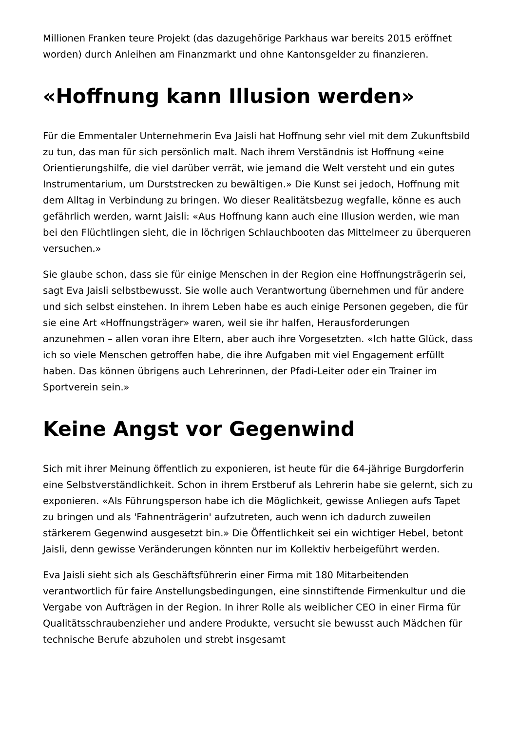Millionen Franken teure Projekt (das dazugehörige Parkhaus war bereits 2015 eröffnet worden) durch Anleihen am Finanzmarkt und ohne Kantonsgelder zu finanzieren.
«Hoffnung kann Illusion werden»
Für die Emmentaler Unternehmerin Eva Jaisli hat Hoffnung sehr viel mit dem Zukunftsbild zu tun, das man für sich persönlich malt. Nach ihrem Verständnis ist Hoffnung «eine Orientierungshilfe, die viel darüber verrät, wie jemand die Welt versteht und ein gutes Instrumentarium, um Durststrecken zu bewältigen.» Die Kunst sei jedoch, Hoffnung mit dem Alltag in Verbindung zu bringen. Wo dieser Realitätsbezug wegfalle, könne es auch gefährlich werden, warnt Jaisli: «Aus Hoffnung kann auch eine Illusion werden, wie man bei den Flüchtlingen sieht, die in löchrigen Schlauchbooten das Mittelmeer zu überqueren versuchen.»
Sie glaube schon, dass sie für einige Menschen in der Region eine Hoffnungsträgerin sei, sagt Eva Jaisli selbstbewusst. Sie wolle auch Verantwortung übernehmen und für andere und sich selbst einstehen. In ihrem Leben habe es auch einige Personen gegeben, die für sie eine Art «Hoffnungsträger» waren, weil sie ihr halfen, Herausforderungen anzunehmen – allen voran ihre Eltern, aber auch ihre Vorgesetzten. «Ich hatte Glück, dass ich so viele Menschen getroffen habe, die ihre Aufgaben mit viel Engagement erfüllt haben. Das können übrigens auch Lehrerinnen, der Pfadi-Leiter oder ein Trainer im Sportverein sein.»
Keine Angst vor Gegenwind
Sich mit ihrer Meinung öffentlich zu exponieren, ist heute für die 64-jährige Burgdorferin eine Selbstverständlichkeit. Schon in ihrem Erstberuf als Lehrerin habe sie gelernt, sich zu exponieren. «Als Führungsperson habe ich die Möglichkeit, gewisse Anliegen aufs Tapet zu bringen und als 'Fahnenträgerin' aufzutreten, auch wenn ich dadurch zuweilen stärkerem Gegenwind ausgesetzt bin.» Die Öffentlichkeit sei ein wichtiger Hebel, betont Jaisli, denn gewisse Veränderungen könnten nur im Kollektiv herbeigeführt werden.
Eva Jaisli sieht sich als Geschäftsführerin einer Firma mit 180 Mitarbeitenden verantwortlich für faire Anstellungsbedingungen, eine sinnstiftende Firmenkultur und die Vergabe von Aufträgen in der Region. In ihrer Rolle als weiblicher CEO in einer Firma für Qualitätsschraubenzieher und andere Produkte, versucht sie bewusst auch Mädchen für technische Berufe abzuholen und strebt insgesamt